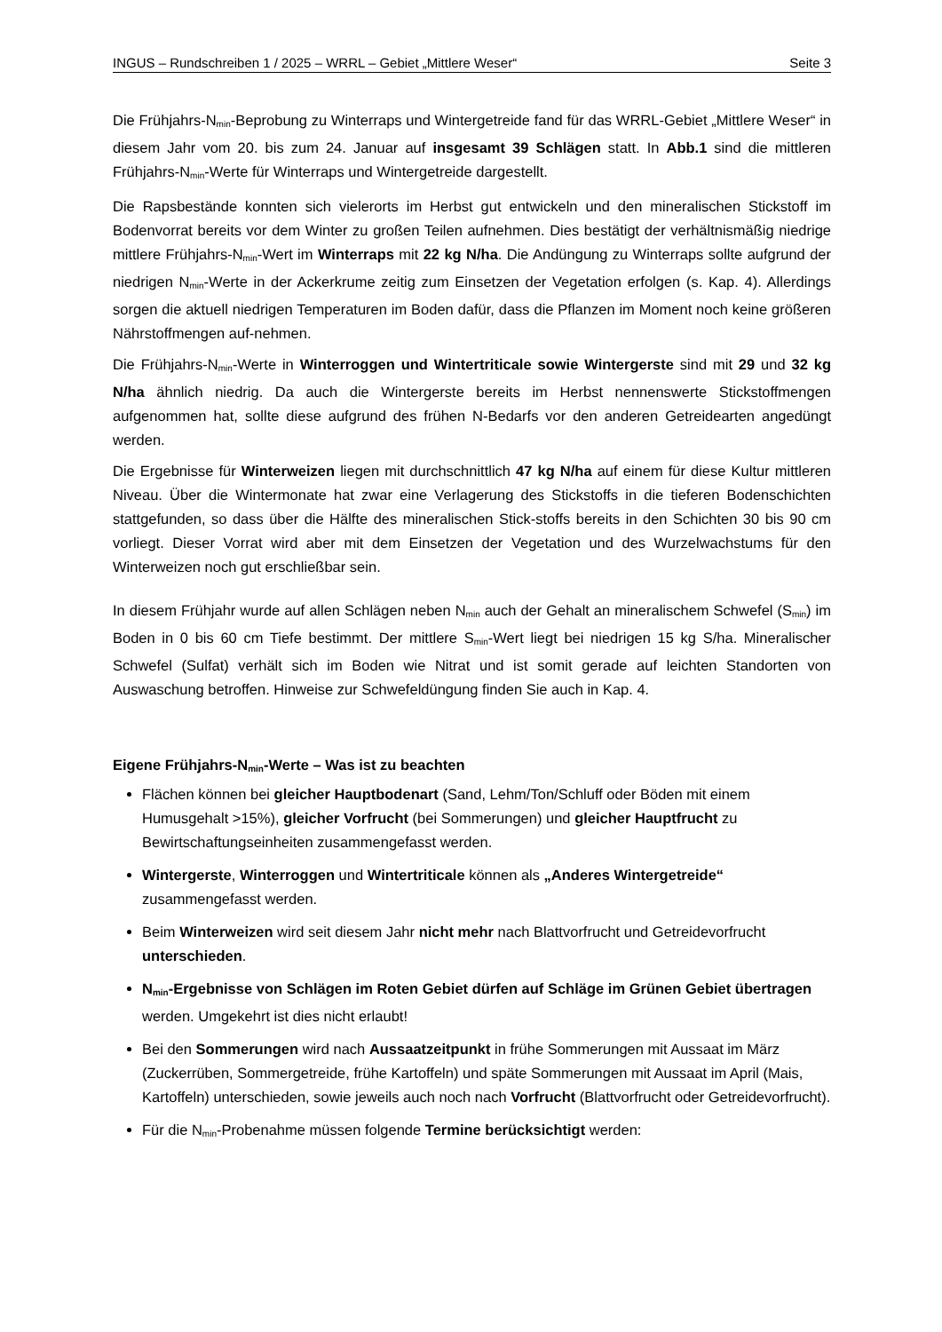INGUS – Rundschreiben 1 / 2025 – WRRL – Gebiet „Mittlere Weser“Seite 3
Die Frühjahrs-N<sub>min</sub>-Beprobung zu Winterraps und Wintergetreide fand für das WRRL-Gebiet „Mittlere Weser“ in diesem Jahr vom 20. bis zum 24. Januar auf insgesamt 39 Schlägen statt. In Abb.1 sind die mittleren Frühjahrs-N<sub>min</sub>-Werte für Winterraps und Wintergetreide dargestellt.
Die Rapsbestände konnten sich vielerorts im Herbst gut entwickeln und den mineralischen Stickstoff im Bodenvorrat bereits vor dem Winter zu großen Teilen aufnehmen. Dies bestätigt der verhältnismäßig niedrige mittlere Frühjahrs-N<sub>min</sub>-Wert im Winterraps mit 22 kg N/ha. Die Andüngung zu Winterraps sollte aufgrund der niedrigen N<sub>min</sub>-Werte in der Ackerkrume zeitig zum Einsetzen der Vegetation erfolgen (s. Kap. 4). Allerdings sorgen die aktuell niedrigen Temperaturen im Boden dafür, dass die Pflanzen im Moment noch keine größeren Nährstoffmengen auf-nehmen.
Die Frühjahrs-N<sub>min</sub>-Werte in Winterroggen und Wintertriticale sowie Wintergerste sind mit 29 und 32 kg N/ha ähnlich niedrig. Da auch die Wintergerste bereits im Herbst nennenswerte Stickstoffmengen aufgenommen hat, sollte diese aufgrund des frühen N-Bedarfs vor den anderen Getreidearten angedüngt werden.
Die Ergebnisse für Winterweizen liegen mit durchschnittlich 47 kg N/ha auf einem für diese Kultur mittleren Niveau. Über die Wintermonate hat zwar eine Verlagerung des Stickstoffs in die tieferen Bodenschichten stattgefunden, so dass über die Hälfte des mineralischen Stick-stoffs bereits in den Schichten 30 bis 90 cm vorliegt. Dieser Vorrat wird aber mit dem Einsetzen der Vegetation und des Wurzelwachstums für den Winterweizen noch gut erschließbar sein.
In diesem Frühjahr wurde auf allen Schlägen neben N<sub>min</sub> auch der Gehalt an mineralischem Schwefel (S<sub>min</sub>) im Boden in 0 bis 60 cm Tiefe bestimmt. Der mittlere S<sub>min</sub>-Wert liegt bei niedrigen 15 kg S/ha. Mineralischer Schwefel (Sulfat) verhält sich im Boden wie Nitrat und ist somit gerade auf leichten Standorten von Auswaschung betroffen. Hinweise zur Schwefeldüngung finden Sie auch in Kap. 4.
Eigene Frühjahrs-N<sub>min</sub>-Werte – Was ist zu beachten
Flächen können bei gleicher Hauptbodenart (Sand, Lehm/Ton/Schluff oder Böden mit einem Humusgehalt >15%), gleicher Vorfrucht (bei Sommerungen) und gleicher Hauptfrucht zu Bewirtschaftungseinheiten zusammengefasst werden.
Wintergerste, Winterroggen und Wintertriticale können als „Anderes Wintergetreide“ zusammengefasst werden.
Beim Winterweizen wird seit diesem Jahr nicht mehr nach Blattvorfrucht und Getreidevorfrucht unterschieden.
N<sub>min</sub>-Ergebnisse von Schlägen im Roten Gebiet dürfen auf Schläge im Grünen Gebiet übertragen werden. Umgekehrt ist dies nicht erlaubt!
Bei den Sommerungen wird nach Aussaatzeitpunkt in frühe Sommerungen mit Aussaat im März (Zuckerrüben, Sommergetreide, frühe Kartoffeln) und späte Sommerungen mit Aussaat im April (Mais, Kartoffeln) unterschieden, sowie jeweils auch noch nach Vorfrucht (Blattvorfrucht oder Getreidevorfrucht).
Für die N<sub>min</sub>-Probenahme müssen folgende Termine berücksichtigt werden: